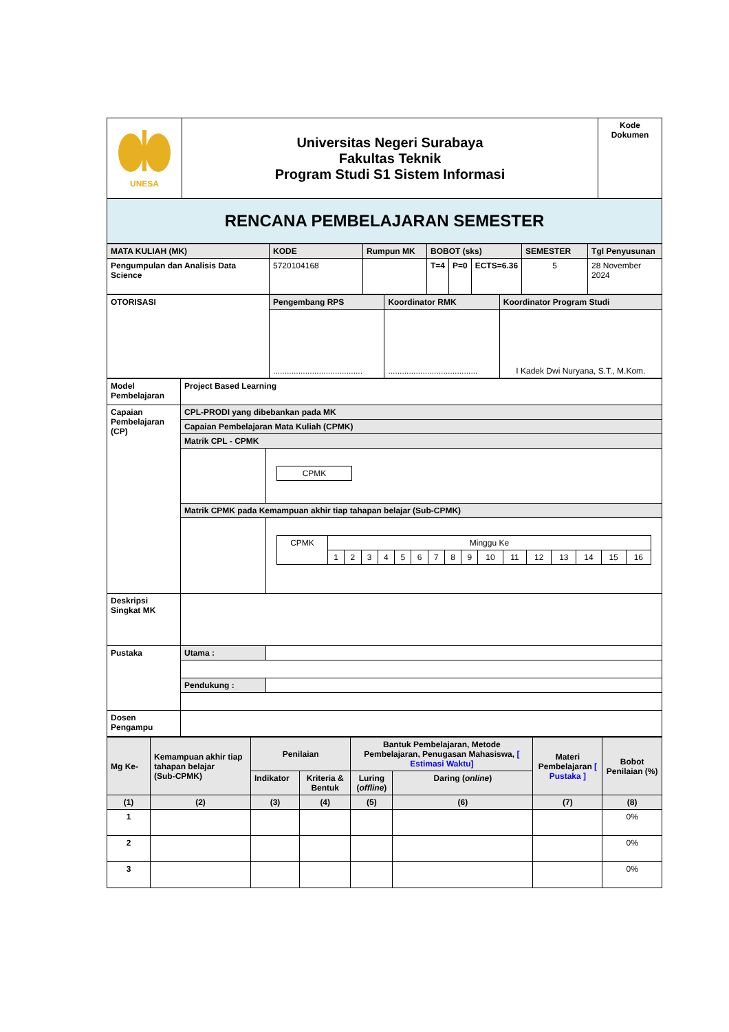| UNESA | Universitas Negeri Surabaya Fakultas Teknik Program Studi S1 Sistem Informasi | Kode Dokumen |
| RENCANA PEMBELAJARAN SEMESTER | | |
| MATA KULIAH (MK) | KODE | Rumpun MK | BOBOT (sks) | | | SEMESTER | Tgl Penyusunan |
| Pengumpulan dan Analisis Data Science | 5720104168 | | T=4 | P=0 | ECTS=6.36 | 5 | 28 November 2024 |
| OTORISASI | Pengembang RPS | Koordinator RMK | Koordinator Program Studi |
| | ....................................... | ....................................... | I Kadek Dwi Nuryana, S.T., M.Kom. |
| Model Pembelajaran | Project Based Learning | |
| Capaian Pembelajaran (CP) | CPL-PRODI yang dibebankan pada MK | |
| | Capaian Pembelajaran Mata Kuliah (CPMK) | |
| | Matrik CPL - CPMK | |
| | | / CPMK / |
| | Matrik CPMK pada Kemampuan akhir tiap tahapan belajar (Sub-CPMK) | |
| | | / CPMK / Minggu Ke / / / / / / / / / / / / / / / / / / 1 / 2 / 3 / 4 / 5 / 6 / 7 / 8 / 9 / 10 / 11 / 12 / 13 / 14 / 15 / 16 / |
| Deskripsi Singkat MK | | |
| Pustaka | Utama : | |
| | Pendukung : | |
| Dosen Pengampu | | |
| Mg Ke- | Kemampuan akhir tiap tahapan belajar (Sub-CPMK) | Penilaian | | Bantuk Pembelajaran, Metode Pembelajaran, Penugasan Mahasiswa, [ Estimasi Waktu] | | Materi Pembelajaran [ Pustaka ] | Bobot Penilaian (%) |
| --- | --- | --- | --- | --- | --- | --- | --- |
| | | Indikator | Kriteria & Bentuk | Luring ( offline ) | Daring ( online ) | | |
| (1) | (2) | (3) | (4) | (5) | (6) | (7) | (8) |
| 1 | | | | | | | 0% |
| 2 | | | | | | | 0% |
| 3 | | | | | | | 0% |